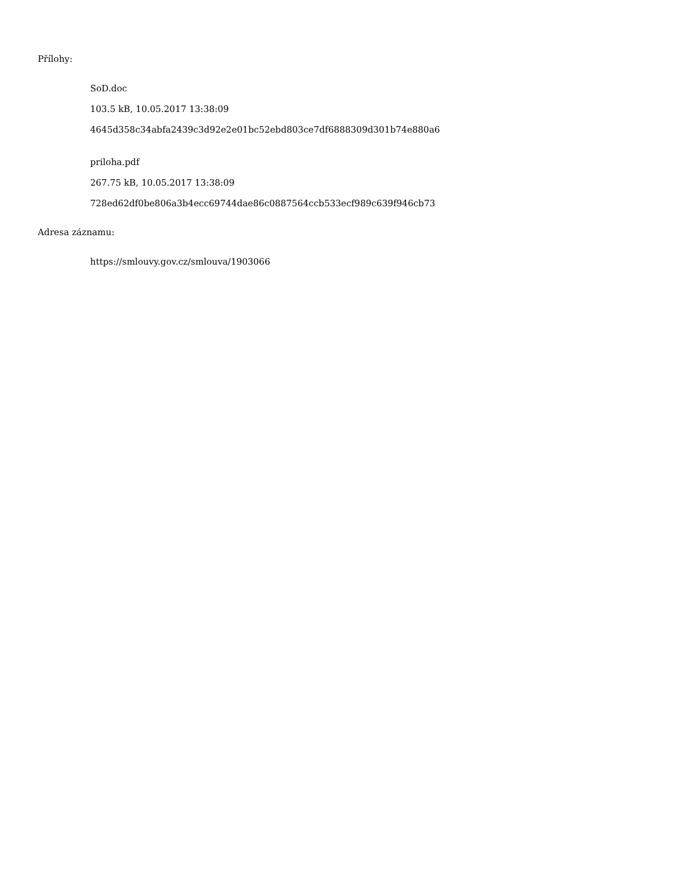Přílohy:
SoD.doc
103.5 kB, 10.05.2017 13:38:09
4645d358c34abfa2439c3d92e2e01bc52ebd803ce7df6888309d301b74e880a6
priloha.pdf
267.75 kB, 10.05.2017 13:38:09
728ed62df0be806a3b4ecc69744dae86c0887564ccb533ecf989c639f946cb73
Adresa záznamu:
https://smlouvy.gov.cz/smlouva/1903066